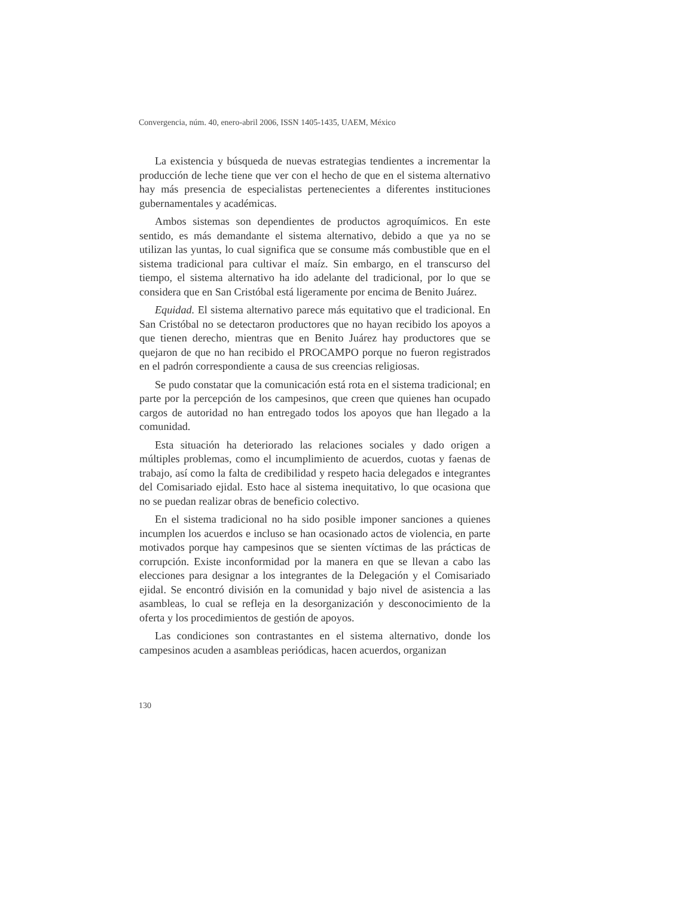Convergencia, núm. 40, enero-abril 2006, ISSN 1405-1435, UAEM, México
La existencia y búsqueda de nuevas estrategias tendientes a incrementar la producción de leche tiene que ver con el hecho de que en el sistema alternativo hay más presencia de especialistas pertenecientes a diferentes instituciones gubernamentales y académicas.
Ambos sistemas son dependientes de productos agroquímicos. En este sentido, es más demandante el sistema alternativo, debido a que ya no se utilizan las yuntas, lo cual significa que se consume más combustible que en el sistema tradicional para cultivar el maíz. Sin embargo, en el transcurso del tiempo, el sistema alternativo ha ido adelante del tradicional, por lo que se considera que en San Cristóbal está ligeramente por encima de Benito Juárez.
Equidad. El sistema alternativo parece más equitativo que el tradicional. En San Cristóbal no se detectaron productores que no hayan recibido los apoyos a que tienen derecho, mientras que en Benito Juárez hay productores que se quejaron de que no han recibido el PROCAMPO porque no fueron registrados en el padrón correspondiente a causa de sus creencias religiosas.
Se pudo constatar que la comunicación está rota en el sistema tradicional; en parte por la percepción de los campesinos, que creen que quienes han ocupado cargos de autoridad no han entregado todos los apoyos que han llegado a la comunidad.
Esta situación ha deteriorado las relaciones sociales y dado origen a múltiples problemas, como el incumplimiento de acuerdos, cuotas y faenas de trabajo, así como la falta de credibilidad y respeto hacia delegados e integrantes del Comisariado ejidal. Esto hace al sistema inequitativo, lo que ocasiona que no se puedan realizar obras de beneficio colectivo.
En el sistema tradicional no ha sido posible imponer sanciones a quienes incumplen los acuerdos e incluso se han ocasionado actos de violencia, en parte motivados porque hay campesinos que se sienten víctimas de las prácticas de corrupción. Existe inconformidad por la manera en que se llevan a cabo las elecciones para designar a los integrantes de la Delegación y el Comisariado ejidal. Se encontró división en la comunidad y bajo nivel de asistencia a las asambleas, lo cual se refleja en la desorganización y desconocimiento de la oferta y los procedimientos de gestión de apoyos.
Las condiciones son contrastantes en el sistema alternativo, donde los campesinos acuden a asambleas periódicas, hacen acuerdos, organizan
130